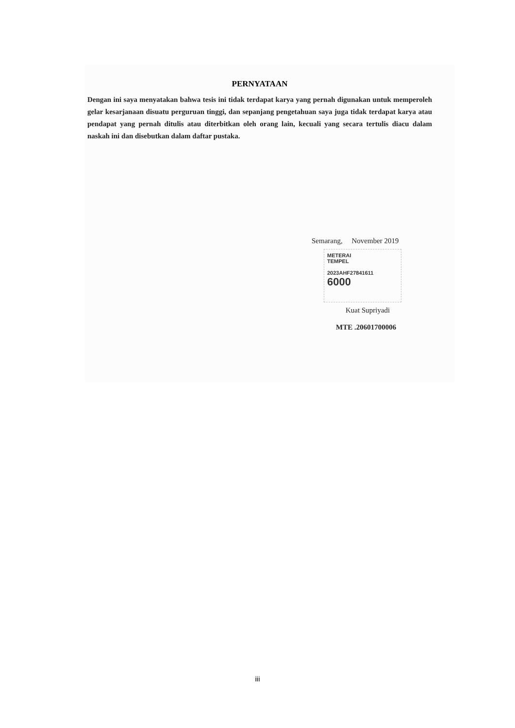PERNYATAAN
Dengan ini saya menyatakan bahwa tesis ini tidak terdapat karya yang pernah digunakan untuk memperoleh gelar kesarjanaan disuatu perguruan tinggi, dan sepanjang pengetahuan saya juga tidak terdapat karya atau pendapat yang pernah ditulis atau diterbitkan oleh orang lain, kecuali yang secara tertulis diacu dalam naskah ini dan disebutkan dalam daftar pustaka.
Semarang, November 2019
METERAI
TEMPEL
2023AHF27841611
6000
Kuat Supriyadi
MTE .20601700006
iii